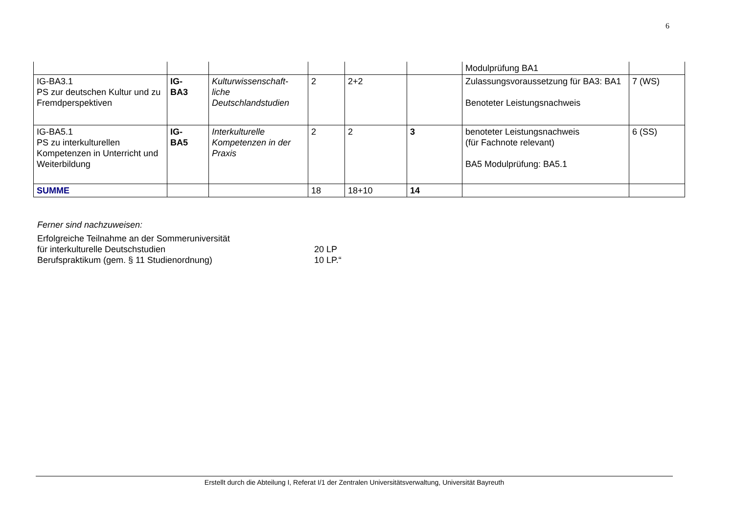6
| | | | | | | Modulprüfung BA1 | |
| IG-BA3.1 PS zur deutschen Kultur und zu Fremdperspektiven | IG- BA3 | Kulturwissenschaft- liche Deutschlandstudien | 2 | 2+2 | | Zulassungsvoraussetzung für BA3: BA1 Benoteter Leistungsnachweis | 7 (WS) |
| IG-BA5.1 PS zu interkulturellen Kompetenzen in Unterricht und Weiterbildung | IG- BA5 | Interkulturelle Kompetenzen in der Praxis | 2 | 2 | 3 | benoteter Leistungsnachweis (für Fachnote relevant) BA5 Modulprüfung: BA5.1 | 6 (SS) |
| SUMME | | | 18 | 18+10 | 14 | | |
Ferner sind nachzuweisen:
Erfolgreiche Teilnahme an der Sommeruniversität
für interkulturelle Deutschstudien 20 LP
Berufspraktikum (gem. § 11 Studienordnung) 10 LP.“
Erstellt durch die Abteilung I, Referat I/1 der Zentralen Universitätsverwaltung, Universität Bayreuth